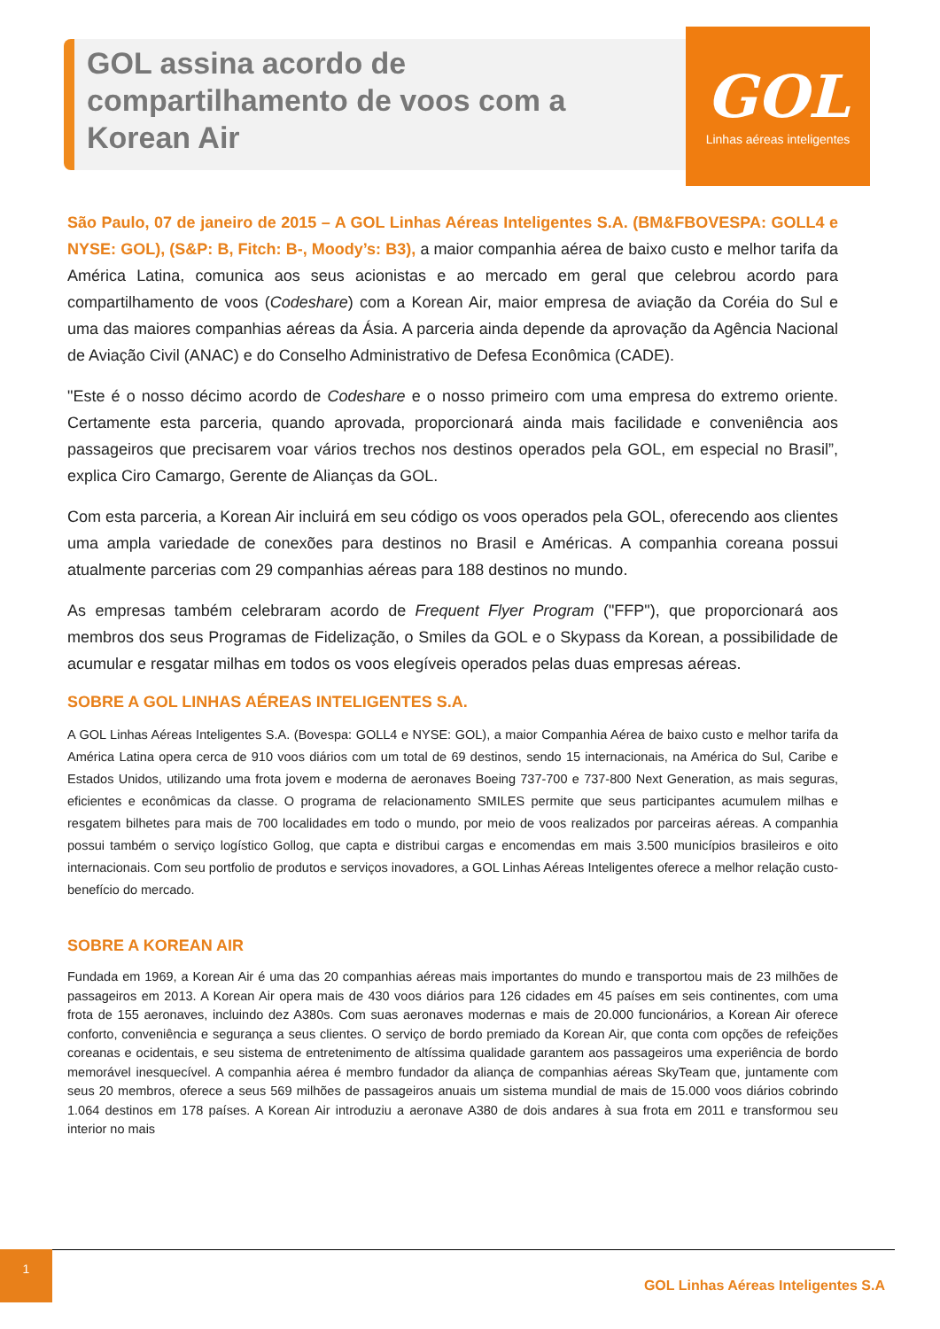GOL assina acordo de
compartilhamento de voos com a
Korean Air
GOL
Linhas aéreas inteligentes
São Paulo, 07 de janeiro de 2015 – A GOL Linhas Aéreas Inteligentes S.A. (BM&FBOVESPA: GOLL4 e NYSE: GOL), (S&P: B, Fitch: B-, Moody’s: B3), a maior companhia aérea de baixo custo e melhor tarifa da América Latina, comunica aos seus acionistas e ao mercado em geral que celebrou acordo para compartilhamento de voos (Codeshare) com a Korean Air, maior empresa de aviação da Coréia do Sul e uma das maiores companhias aéreas da Ásia. A parceria ainda depende da aprovação da Agência Nacional de Aviação Civil (ANAC) e do Conselho Administrativo de Defesa Econômica (CADE).
"Este é o nosso décimo acordo de Codeshare e o nosso primeiro com uma empresa do extremo oriente. Certamente esta parceria, quando aprovada, proporcionará ainda mais facilidade e conveniência aos passageiros que precisarem voar vários trechos nos destinos operados pela GOL, em especial no Brasil”, explica Ciro Camargo, Gerente de Alianças da GOL.
Com esta parceria, a Korean Air incluirá em seu código os voos operados pela GOL, oferecendo aos clientes uma ampla variedade de conexões para destinos no Brasil e Américas. A companhia coreana possui atualmente parcerias com 29 companhias aéreas para 188 destinos no mundo.
As empresas também celebraram acordo de Frequent Flyer Program ("FFP"), que proporcionará aos membros dos seus Programas de Fidelização, o Smiles da GOL e o Skypass da Korean, a possibilidade de acumular e resgatar milhas em todos os voos elegíveis operados pelas duas empresas aéreas.
SOBRE A GOL LINHAS AÉREAS INTELIGENTES S.A.
A GOL Linhas Aéreas Inteligentes S.A. (Bovespa: GOLL4 e NYSE: GOL), a maior Companhia Aérea de baixo custo e melhor tarifa da América Latina opera cerca de 910 voos diários com um total de 69 destinos, sendo 15 internacionais, na América do Sul, Caribe e Estados Unidos, utilizando uma frota jovem e moderna de aeronaves Boeing 737-700 e 737-800 Next Generation, as mais seguras, eficientes e econômicas da classe. O programa de relacionamento SMILES permite que seus participantes acumulem milhas e resgatem bilhetes para mais de 700 localidades em todo o mundo, por meio de voos realizados por parceiras aéreas. A companhia possui também o serviço logístico Gollog, que capta e distribui cargas e encomendas em mais 3.500 municípios brasileiros e oito internacionais. Com seu portfolio de produtos e serviços inovadores, a GOL Linhas Aéreas Inteligentes oferece a melhor relação custo-benefício do mercado.
SOBRE A KOREAN AIR
Fundada em 1969, a Korean Air é uma das 20 companhias aéreas mais importantes do mundo e transportou mais de 23 milhões de passageiros em 2013. A Korean Air opera mais de 430 voos diários para 126 cidades em 45 países em seis continentes, com uma frota de 155 aeronaves, incluindo dez A380s. Com suas aeronaves modernas e mais de 20.000 funcionários, a Korean Air oferece conforto, conveniência e segurança a seus clientes. O serviço de bordo premiado da Korean Air, que conta com opções de refeições coreanas e ocidentais, e seu sistema de entretenimento de altíssima qualidade garantem aos passageiros uma experiência de bordo memorável inesquecível. A companhia aérea é membro fundador da aliança de companhias aéreas SkyTeam que, juntamente com seus 20 membros, oferece a seus 569 milhões de passageiros anuais um sistema mundial de mais de 15.000 voos diários cobrindo 1.064 destinos em 178 países. A Korean Air introduziu a aeronave A380 de dois andares à sua frota em 2011 e transformou seu interior no mais
1
GOL Linhas Aéreas Inteligentes S.A